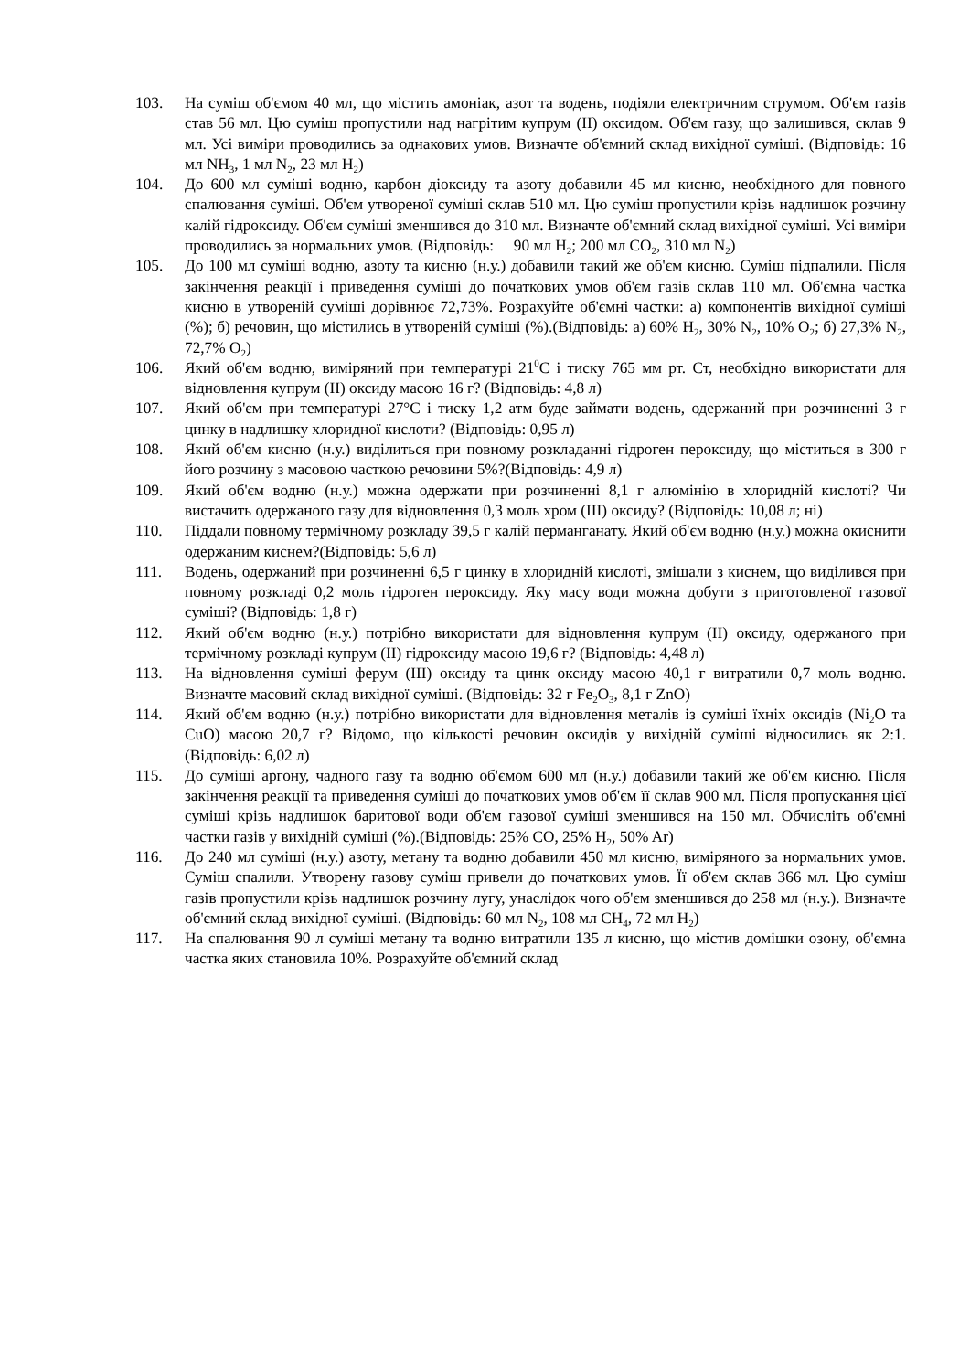103. На суміш об'ємом 40 мл, що містить амоніак, азот та водень, подіяли електричним струмом. Об'єм газів став 56 мл. Цю суміш пропустили над нагрітим купрум (ІІ) оксидом. Об'єм газу, що залишився, склав 9 мл. Усі виміри проводились за однакових умов. Визначте об'ємний склад вихідної суміші. (Відповідь: 16 мл NH<sub>3</sub>, 1 мл N<sub>2</sub>, 23 мл H<sub>2</sub>)
104. До 600 мл суміші водню, карбон діоксиду та азоту добавили 45 мл кисню, необхідного для повного спалювання суміші. Об'єм утвореної суміші склав 510 мл. Цю суміш пропустили крізь надлишок розчину калій гідроксиду. Об'єм суміші зменшився до 310 мл. Визначте об'ємний склад вихідної суміші. Усі виміри проводились за нормальних умов. (Відповідь: 90 мл H<sub>2</sub>; 200 мл CO<sub>2</sub>, 310 мл N<sub>2</sub>)
105. До 100 мл суміші водню, азоту та кисню (н.у.) добавили такий же об'єм кисню. Суміш підпалили. Після закінчення реакції і приведення суміші до початкових умов об'єм газів склав 110 мл. Об'ємна частка кисню в утвореній суміші дорівнює 72,73%. Розрахуйте об'ємні частки: а) компонентів вихідної суміші (%); б) речовин, що містились в утвореній суміші (%).(Відповідь: а) 60% H<sub>2</sub>, 30% N<sub>2</sub>, 10% O<sub>2</sub>; б) 27,3% N<sub>2</sub>, 72,7% O<sub>2</sub>)
106. Який об'єм водню, виміряний при температурі 21<sup>0</sup>С і тиску 765 мм рт. Ст, необхідно використати для відновлення купрум (ІІ) оксиду масою 16 г? (Відповідь: 4,8 л)
107. Який об'єм при температурі 27°С і тиску 1,2 атм буде займати водень, одержаний при розчиненні 3 г цинку в надлишку хлоридної кислоти? (Відповідь: 0,95 л)
108. Який об'єм кисню (н.у.) виділиться при повному розкладанні гідроген пероксиду, що міститься в 300 г його розчину з масовою часткою речовини 5%?(Відповідь: 4,9 л)
109. Який об'єм водню (н.у.) можна одержати при розчиненні 8,1 г алюмінію в хлоридній кислоті? Чи вистачить одержаного газу для відновлення 0,3 моль хром (ІІІ) оксиду? (Відповідь: 10,08 л; ні)
110. Піддали повному термічному розкладу 39,5 г калій перманганату. Який об'єм водню (н.у.) можна окиснити одержаним киснем?(Відповідь: 5,6 л)
111. Водень, одержаний при розчиненні 6,5 г цинку в хлоридній кислоті, змішали з киснем, що виділився при повному розкладі 0,2 моль гідроген пероксиду. Яку масу води можна добути з приготовленої газової суміші? (Відповідь: 1,8 г)
112. Який об'єм водню (н.у.) потрібно використати для відновлення купрум (ІІ) оксиду, одержаного при термічному розкладі купрум (ІІ) гідроксиду масою 19,6 г? (Відповідь: 4,48 л)
113. На відновлення суміші ферум (ІІІ) оксиду та цинк оксиду масою 40,1 г витратили 0,7 моль водню. Визначте масовий склад вихідної суміші. (Відповідь: 32 г Fe<sub>2</sub>O<sub>3</sub>, 8,1 г ZnO)
114. Який об'єм водню (н.у.) потрібно використати для відновлення металів із суміші їхніх оксидів (Ni<sub>2</sub>O та CuO) масою 20,7 г? Відомо, що кількості речовин оксидів у вихідній суміші відносились як 2:1. (Відповідь: 6,02 л)
115. До суміші аргону, чадного газу та водню об'ємом 600 мл (н.у.) добавили такий же об'єм кисню. Після закінчення реакції та приведення суміші до початкових умов об'єм її склав 900 мл. Після пропускання цієї суміші крізь надлишок баритової води об'єм газової суміші зменшився на 150 мл. Обчисліть об'ємні частки газів у вихідній суміші (%).(Відповідь: 25% CO, 25% H<sub>2</sub>, 50% Ar)
116. До 240 мл суміші (н.у.) азоту, метану та водню добавили 450 мл кисню, виміряного за нормальних умов. Суміш спалили. Утворену газову суміш привели до початкових умов. Її об'єм склав 366 мл. Цю суміш газів пропустили крізь надлишок розчину лугу, унаслідок чого об'єм зменшився до 258 мл (н.у.). Визначте об'ємний склад вихідної суміші. (Відповідь: 60 мл N<sub>2</sub>, 108 мл CH<sub>4</sub>, 72 мл H<sub>2</sub>)
117. На спалювання 90 л суміші метану та водню витратили 135 л кисню, що містив домішки озону, об'ємна частка яких становила 10%. Розрахуйте об'ємний склад